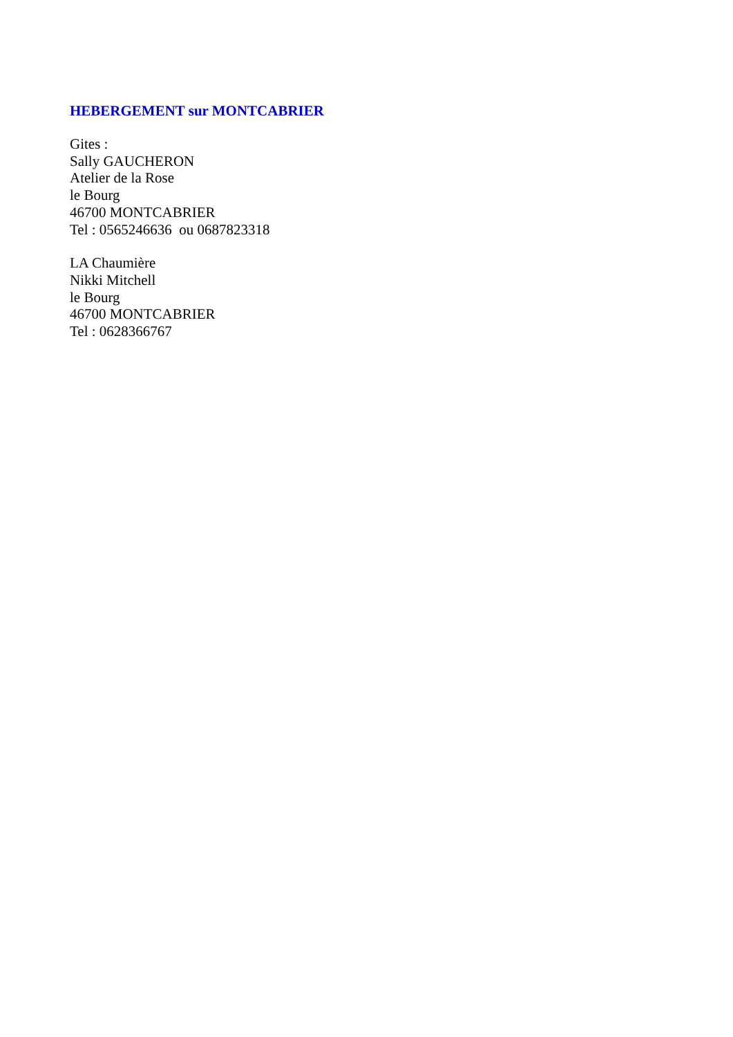HEBERGEMENT sur MONTCABRIER
Gites :
Sally GAUCHERON
Atelier de la Rose
le Bourg
46700 MONTCABRIER
Tel : 0565246636 ou 0687823318
LA Chaumière
Nikki Mitchell
le Bourg
46700 MONTCABRIER
Tel : 0628366767